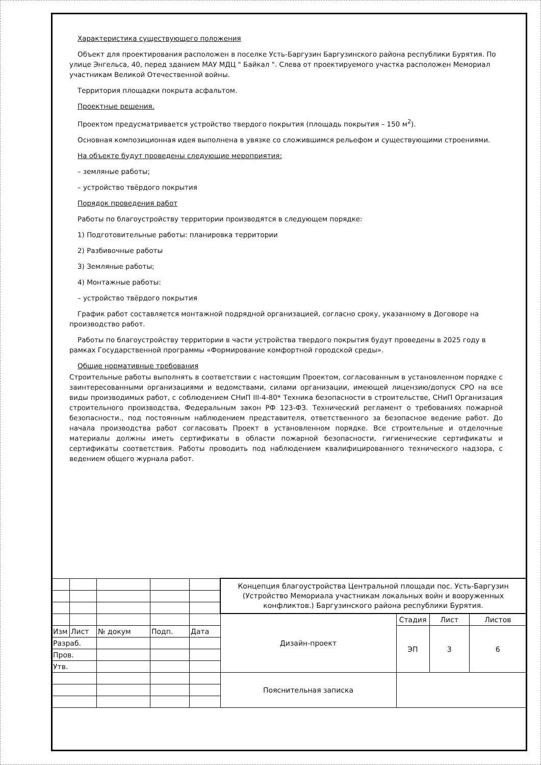Характеристика существующего положения
Объект для проектирования расположен в поселке Усть-Баргузин Баргузинского района республики Бурятия. По улице Энгельса, 40, перед зданием МАУ МДЦ " Байкал ". Слева от проектируемого участка расположен Мемориал участникам Великой Отечественной войны.
Территория площадки покрыта асфальтом.
Проектные решения.
Проектом предусматривается устройство твердого покрытия (площадь покрытия – 150 м<sup>2</sup>).
Основная композиционная идея выполнена в увязке со сложившимся рельефом и существующими строениями.
На объекте будут проведены следующие мероприятия:
– земляные работы;
– устройство твёрдого покрытия
Порядок проведения работ
Работы по благоустройству территории производятся в следующем порядке:
1) Подготовительные работы: планировка территории
2) Разбивочные работы
3) Земляные работы;
4) Монтажные работы:
– устройство твёрдого покрытия
График работ составляется монтажной подрядной организацией, согласно сроку, указанному в Договоре на производство работ.
Работы по благоустройству территории в части устройства твердого покрытия будут проведены в 2025 году в рамках Государственной программы «Формирование комфортной городской среды».
Общие нормативные требования
Строительные работы выполнять в соответствии с настоящим Проектом, согласованным в установленном порядке с заинтересованными организациями и ведомствами, силами организации, имеющей лицензию/допуск СРО на все виды производимых работ, с соблюдением СНиП III-4-80* Техника безопасности в строительстве, СНиП Организация строительного производства, Федеральным закон РФ 123-ФЗ. Технический регламент о требованиях пожарной безопасности., под постоянным наблюдением представителя, ответственного за безопасное ведение работ. До начала производства работ согласовать Проект в установленном порядке. Все строительные и отделочные материалы должны иметь сертификаты в области пожарной безопасности, гигиенические сертификаты и сертификаты соответствия. Работы проводить под наблюдением квалифицированного технического надзора, с ведением общего журнала работ.
| | | | | | Концепция благоустройства Центральной площади пос. Усть-Баргузин (Устройство Мемориала участникам локальных войн и вооруженных конфликтов.) Баргузинского района республики Бурятия. | | | |
| | | | | | Дизайн-проект | Стадия | Лист | Листов |
| Изм | Лист | № докум | Подп. | Дата | | ЭП | 3 | 6 |
| Разраб. | | | | | | | | |
| Пров. | | | | | | | | |
| Утв. | | | | | | | | |
| | | | | | Пояснительная записка | | | |